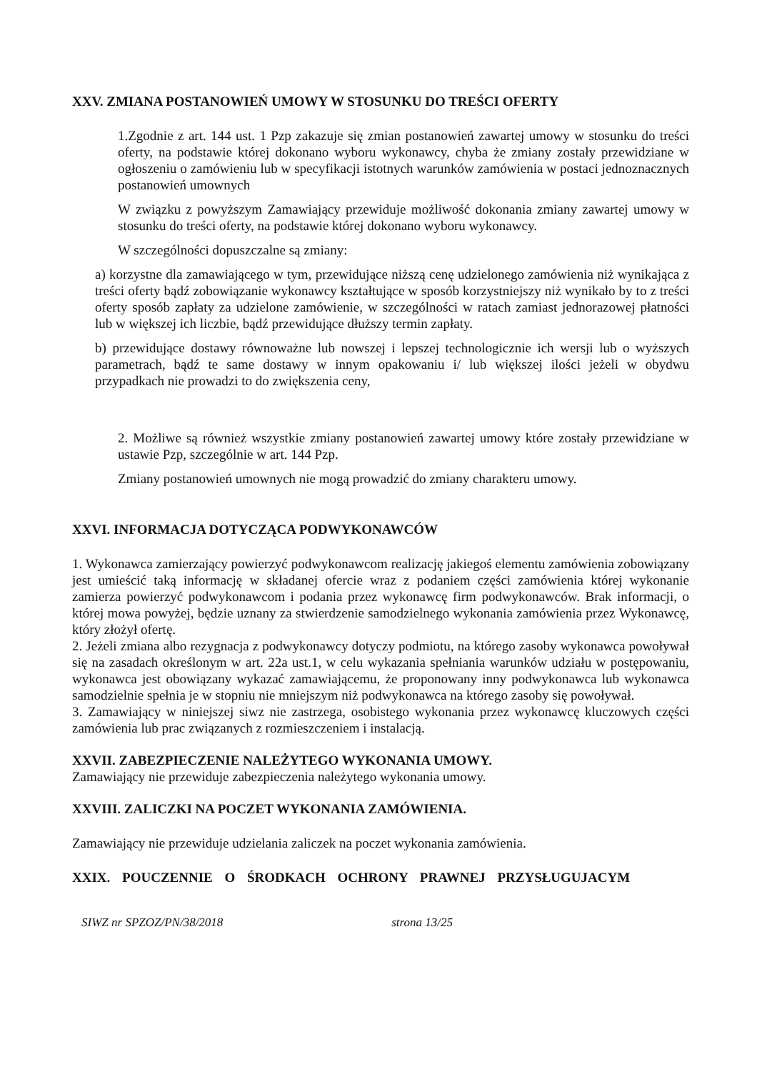XXV. ZMIANA POSTANOWIEŃ UMOWY W STOSUNKU DO TREŚCI OFERTY
1.Zgodnie z art. 144 ust. 1 Pzp zakazuje się zmian postanowień zawartej umowy w stosunku do treści oferty, na podstawie której dokonano wyboru wykonawcy, chyba że zmiany zostały przewidziane w ogłoszeniu o zamówieniu lub w specyfikacji istotnych warunków zamówienia w postaci jednoznacznych postanowień umownych
W związku z powyższym Zamawiający przewiduje możliwość dokonania zmiany zawartej umowy w stosunku do treści oferty, na podstawie której dokonano wyboru wykonawcy.
W szczególności dopuszczalne są zmiany:
a) korzystne dla zamawiającego w tym, przewidujące niższą cenę udzielonego zamówienia niż wynikająca z treści oferty bądź zobowiązanie wykonawcy kształtujące w sposób korzystniejszy niż wynikało by to z treści oferty sposób zapłaty za udzielone zamówienie, w szczególności w ratach zamiast jednorazowej płatności lub w większej ich liczbie, bądź przewidujące dłuższy termin zapłaty.
b) przewidujące dostawy równoważne lub nowszej i lepszej technologicznie ich wersji lub o wyższych parametrach, bądź te same dostawy w innym opakowaniu i/ lub większej ilości jeżeli w obydwu przypadkach nie prowadzi to do zwiększenia ceny,
2. Możliwe są również wszystkie zmiany postanowień zawartej umowy które zostały przewidziane w ustawie Pzp, szczególnie w art. 144 Pzp.
Zmiany postanowień umownych nie mogą prowadzić do zmiany charakteru umowy.
XXVI. INFORMACJA DOTYCZĄCA PODWYKONAWCÓW
1. Wykonawca zamierzający powierzyć podwykonawcom realizację jakiegoś elementu zamówienia zobowiązany jest umieścić taką informację w składanej ofercie wraz z podaniem części zamówienia której wykonanie zamierza powierzyć podwykonawcom i podania przez wykonawcę firm podwykonawców. Brak informacji, o której mowa powyżej, będzie uznany za stwierdzenie samodzielnego wykonania zamówienia przez Wykonawcę, który złożył ofertę.
2. Jeżeli zmiana albo rezygnacja z podwykonawcy dotyczy podmiotu, na którego zasoby wykonawca powoływał się na zasadach określonym w art. 22a ust.1, w celu wykazania spełniania warunków udziału w postępowaniu, wykonawca jest obowiązany wykazać zamawiającemu, że proponowany inny podwykonawca lub wykonawca samodzielnie spełnia je w stopniu nie mniejszym niż podwykonawca na którego zasoby się powoływał.
3. Zamawiający w niniejszej siwz nie zastrzega, osobistego wykonania przez wykonawcę kluczowych części zamówienia lub prac związanych z rozmieszczeniem i instalacją.
XXVII. ZABEZPIECZENIE NALEŻYTEGO WYKONANIA UMOWY.
Zamawiający nie przewiduje zabezpieczenia należytego wykonania umowy.
XXVIII. ZALICZKI NA POCZET WYKONANIA ZAMÓWIENIA.
Zamawiający nie przewiduje udzielania zaliczek na poczet wykonania zamówienia.
XXIX. POUCZENNIE O ŚRODKACH OCHRONY PRAWNEJ PRZYSŁUGUJACYM
SIWZ nr SPZOZ/PN/38/2018 strona 13/25